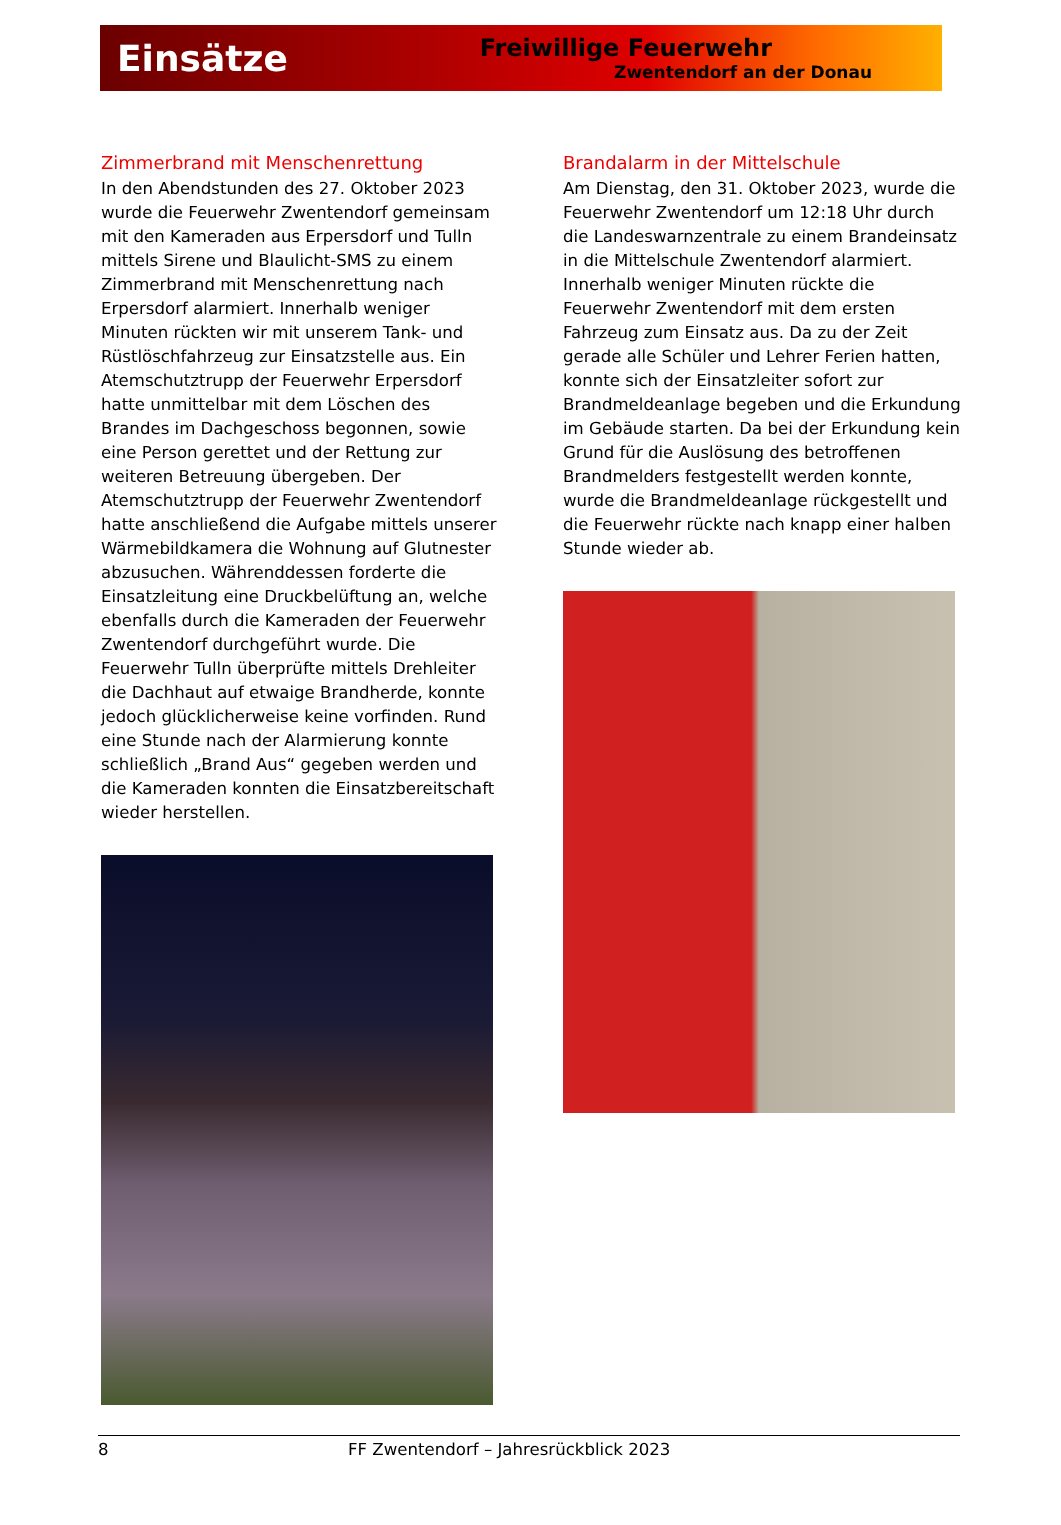Einsätze
Freiwillige Feuerwehr
Zwentendorf an der Donau
Zimmerbrand mit Menschenrettung
In den Abendstunden des 27. Oktober 2023 wurde die Feuerwehr Zwentendorf gemeinsam mit den Kameraden aus Erpersdorf und Tulln mittels Sirene und Blaulicht-SMS zu einem Zimmerbrand mit Menschenrettung nach Erpersdorf alarmiert. Innerhalb weniger Minuten rückten wir mit unserem Tank- und Rüstlöschfahrzeug zur Einsatzstelle aus. Ein Atemschutztrupp der Feuerwehr Erpersdorf hatte unmittelbar mit dem Löschen des Brandes im Dachgeschoss begonnen, sowie eine Person gerettet und der Rettung zur weiteren Betreuung übergeben. Der Atemschutztrupp der Feuerwehr Zwentendorf hatte anschließend die Aufgabe mittels unserer Wärmebildkamera die Wohnung auf Glutnester abzusuchen. Währenddessen forderte die Einsatzleitung eine Druckbelüftung an, welche ebenfalls durch die Kameraden der Feuerwehr Zwentendorf durchgeführt wurde. Die Feuerwehr Tulln überprüfte mittels Drehleiter die Dachhaut auf etwaige Brandherde, konnte jedoch glücklicherweise keine vorfinden. Rund eine Stunde nach der Alarmierung konnte schließlich „Brand Aus“ gegeben werden und die Kameraden konnten die Einsatzbereitschaft wieder herstellen.
Brandalarm in der Mittelschule
Am Dienstag, den 31. Oktober 2023, wurde die Feuerwehr Zwentendorf um 12:18 Uhr durch die Landeswarnzentrale zu einem Brandeinsatz in die Mittelschule Zwentendorf alarmiert. Innerhalb weniger Minuten rückte die Feuerwehr Zwentendorf mit dem ersten Fahrzeug zum Einsatz aus. Da zu der Zeit gerade alle Schüler und Lehrer Ferien hatten, konnte sich der Einsatzleiter sofort zur Brandmeldeanlage begeben und die Erkundung im Gebäude starten. Da bei der Erkundung kein Grund für die Auslösung des betroffenen Brandmelders festgestellt werden konnte, wurde die Brandmeldeanlage rückgestellt und die Feuerwehr rückte nach knapp einer halben Stunde wieder ab.
8 FF Zwentendorf – Jahresrückblick 2023